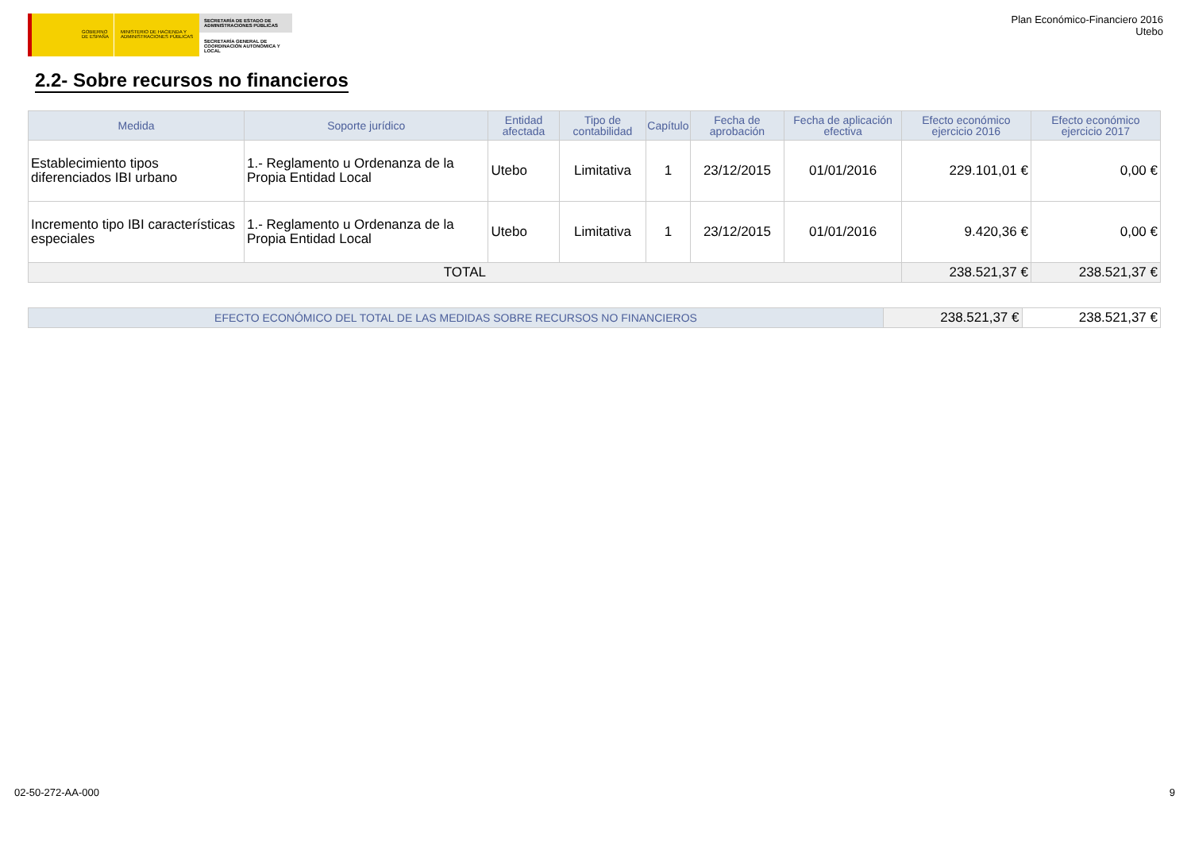GOBIERNO DE ESPAÑA MINISTERIO DE HACIENDA Y ADMINISTRACIONES PÚBLICAS
SECRETARÍA DE ESTADO DE ADMINISTRACIONES PÚBLICAS
SECRETARÍA GENERAL DE COORDINACIÓN AUTONÓMICA Y LOCAL
Plan Económico-Financiero 2016
Utebo
2.2- Sobre recursos no financieros
| Medida | Soporte jurídico | Entidad afectada | Tipo de contabilidad | Capítulo | Fecha de aprobación | Fecha de aplicación efectiva | Efecto económico ejercicio 2016 | Efecto económico ejercicio 2017 |
| --- | --- | --- | --- | --- | --- | --- | --- | --- |
| Establecimiento tipos diferenciados IBI urbano | 1.- Reglamento u Ordenanza de la Propia Entidad Local | Utebo | Limitativa | 1 | 23/12/2015 | 01/01/2016 | 229.101,01 € | 0,00 € |
| Incremento tipo IBI características especiales | 1.- Reglamento u Ordenanza de la Propia Entidad Local | Utebo | Limitativa | 1 | 23/12/2015 | 01/01/2016 | 9.420,36 € | 0,00 € |
| TOTAL | | | | | | | 238.521,37 € | 238.521,37 € |
| EFECTO ECONÓMICO DEL TOTAL DE LAS MEDIDAS SOBRE RECURSOS NO FINANCIEROS | 238.521,37 € | 238.521,37 € |
02-50-272-AA-000 9